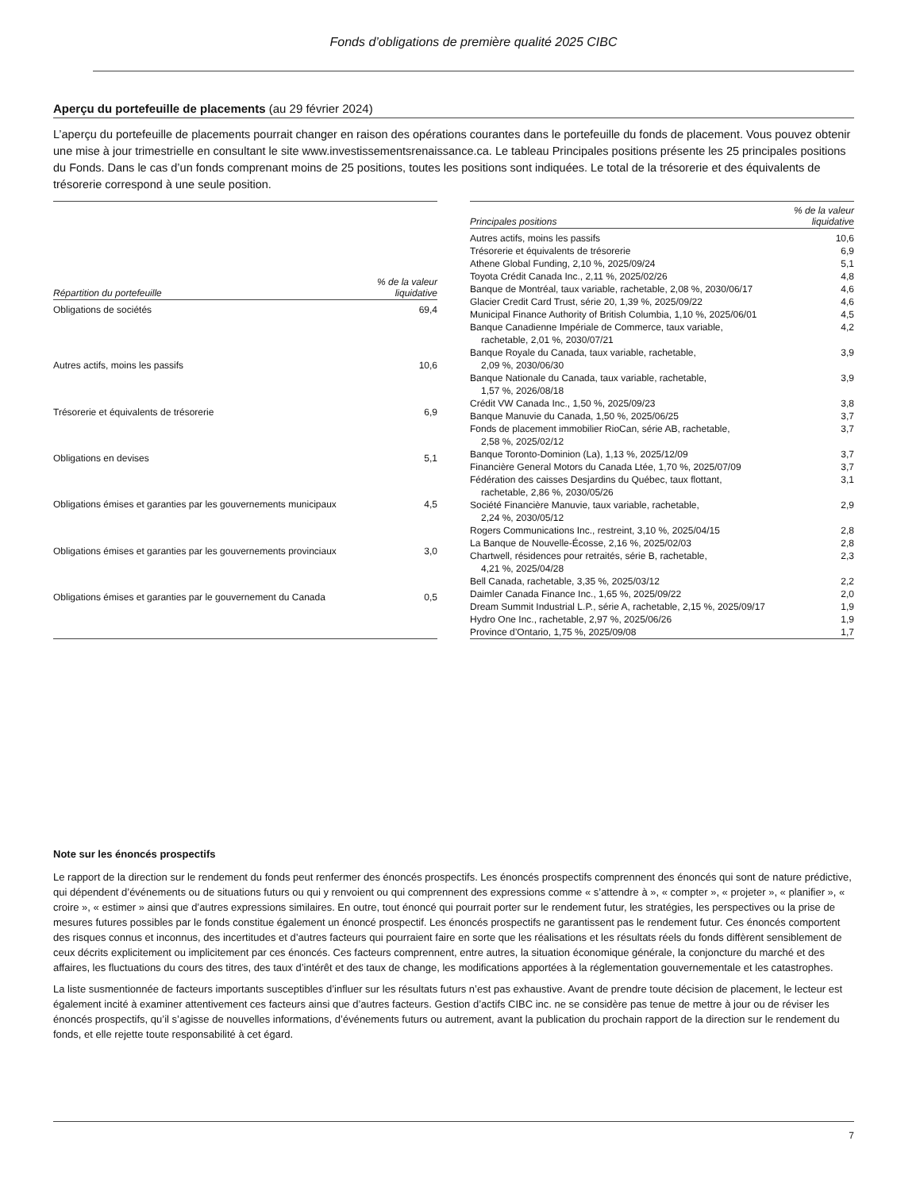Fonds d’obligations de première qualité 2025 CIBC
Aperçu du portefeuille de placements (au 29 février 2024)
L’aperçu du portefeuille de placements pourrait changer en raison des opérations courantes dans le portefeuille du fonds de placement. Vous pouvez obtenir une mise à jour trimestrielle en consultant le site www.investissementsrenaissance.ca. Le tableau Principales positions présente les 25 principales positions du Fonds. Dans le cas d’un fonds comprenant moins de 25 positions, toutes les positions sont indiquées. Le total de la trésorerie et des équivalents de trésorerie correspond à une seule position.
| Répartition du portefeuille | % de la valeur liquidative |
| --- | --- |
| Obligations de sociétés | 69,4 |
| Autres actifs, moins les passifs | 10,6 |
| Trésorerie et équivalents de trésorerie | 6,9 |
| Obligations en devises | 5,1 |
| Obligations émises et garanties par les gouvernements municipaux | 4,5 |
| Obligations émises et garanties par les gouvernements provinciaux | 3,0 |
| Obligations émises et garanties par le gouvernement du Canada | 0,5 |
| Principales positions | % de la valeur liquidative |
| --- | --- |
| Autres actifs, moins les passifs | 10,6 |
| Trésorerie et équivalents de trésorerie | 6,9 |
| Athene Global Funding, 2,10 %, 2025/09/24 | 5,1 |
| Toyota Crédit Canada Inc., 2,11 %, 2025/02/26 | 4,8 |
| Banque de Montréal, taux variable, rachetable, 2,08 %, 2030/06/17 | 4,6 |
| Glacier Credit Card Trust, série 20, 1,39 %, 2025/09/22 | 4,6 |
| Municipal Finance Authority of British Columbia, 1,10 %, 2025/06/01 | 4,5 |
| Banque Canadienne Impériale de Commerce, taux variable, rachetable, 2,01 %, 2030/07/21 | 4,2 |
| Banque Royale du Canada, taux variable, rachetable, 2,09 %, 2030/06/30 | 3,9 |
| Banque Nationale du Canada, taux variable, rachetable, 1,57 %, 2026/08/18 | 3,9 |
| Crédit VW Canada Inc., 1,50 %, 2025/09/23 | 3,8 |
| Banque Manuvie du Canada, 1,50 %, 2025/06/25 | 3,7 |
| Fonds de placement immobilier RioCan, série AB, rachetable, 2,58 %, 2025/02/12 | 3,7 |
| Banque Toronto-Dominion (La), 1,13 %, 2025/12/09 | 3,7 |
| Financière General Motors du Canada Ltée, 1,70 %, 2025/07/09 | 3,7 |
| Fédération des caisses Desjardins du Québec, taux flottant, rachetable, 2,86 %, 2030/05/26 | 3,1 |
| Société Financière Manuvie, taux variable, rachetable, 2,24 %, 2030/05/12 | 2,9 |
| Rogers Communications Inc., restreint, 3,10 %, 2025/04/15 | 2,8 |
| La Banque de Nouvelle-Écosse, 2,16 %, 2025/02/03 | 2,8 |
| Chartwell, résidences pour retraités, série B, rachetable, 4,21 %, 2025/04/28 | 2,3 |
| Bell Canada, rachetable, 3,35 %, 2025/03/12 | 2,2 |
| Daimler Canada Finance Inc., 1,65 %, 2025/09/22 | 2,0 |
| Dream Summit Industrial L.P., série A, rachetable, 2,15 %, 2025/09/17 | 1,9 |
| Hydro One Inc., rachetable, 2,97 %, 2025/06/26 | 1,9 |
| Province d’Ontario, 1,75 %, 2025/09/08 | 1,7 |
Note sur les énoncés prospectifs
Le rapport de la direction sur le rendement du fonds peut renfermer des énoncés prospectifs. Les énoncés prospectifs comprennent des énoncés qui sont de nature prédictive, qui dépendent d’événements ou de situations futurs ou qui y renvoient ou qui comprennent des expressions comme « s’attendre à », « compter », « projeter », « planifier », « croire », « estimer » ainsi que d’autres expressions similaires. En outre, tout énoncé qui pourrait porter sur le rendement futur, les stratégies, les perspectives ou la prise de mesures futures possibles par le fonds constitue également un énoncé prospectif. Les énoncés prospectifs ne garantissent pas le rendement futur. Ces énoncés comportent des risques connus et inconnus, des incertitudes et d’autres facteurs qui pourraient faire en sorte que les réalisations et les résultats réels du fonds diffèrent sensiblement de ceux décrits explicitement ou implicitement par ces énoncés. Ces facteurs comprennent, entre autres, la situation économique générale, la conjoncture du marché et des affaires, les fluctuations du cours des titres, des taux d’intérêt et des taux de change, les modifications apportées à la réglementation gouvernementale et les catastrophes.
La liste susmentionnée de facteurs importants susceptibles d’influer sur les résultats futurs n’est pas exhaustive. Avant de prendre toute décision de placement, le lecteur est également incité à examiner attentivement ces facteurs ainsi que d’autres facteurs. Gestion d’actifs CIBC inc. ne se considère pas tenue de mettre à jour ou de réviser les énoncés prospectifs, qu’il s’agisse de nouvelles informations, d’événements futurs ou autrement, avant la publication du prochain rapport de la direction sur le rendement du fonds, et elle rejette toute responsabilité à cet égard.
7